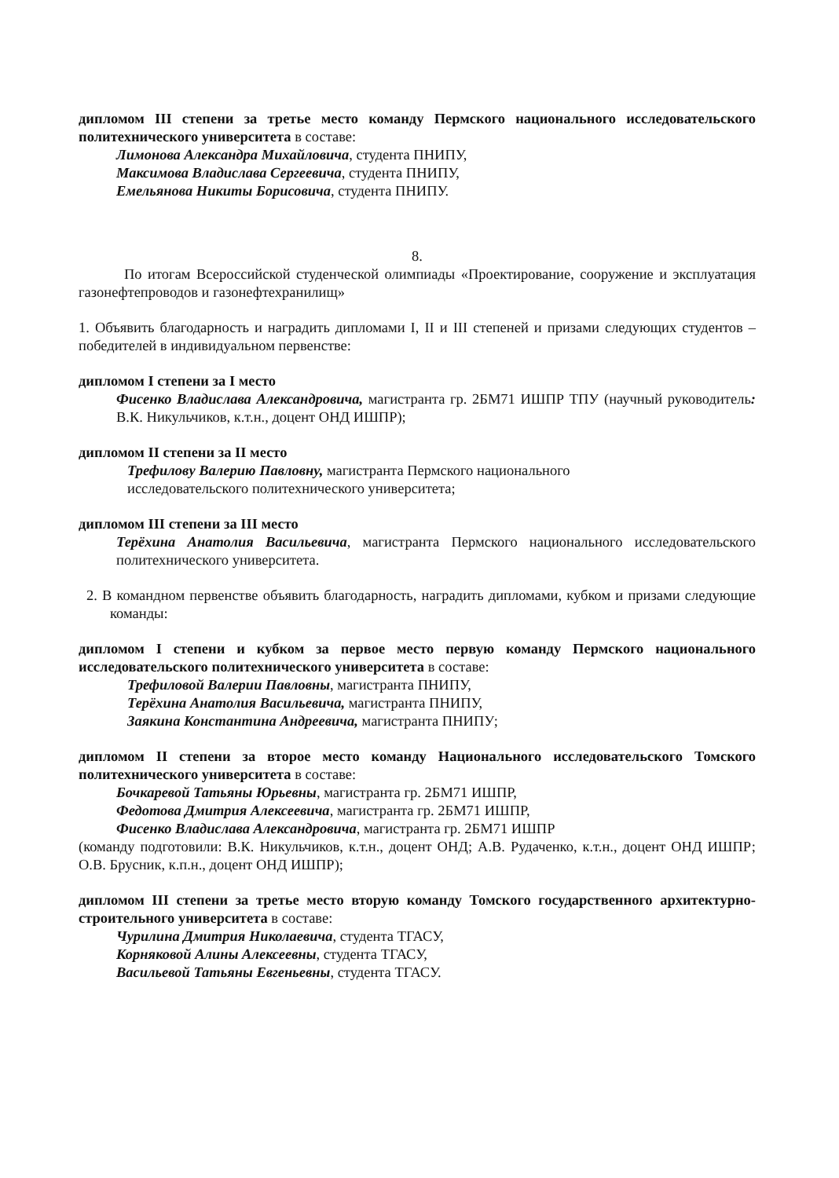дипломом III степени за третье место команду Пермского национального исследовательского политехнического университета в составе:
Лимонова Александра Михайловича, студента ПНИПУ,
Максимова Владислава Сергеевича, студента ПНИПУ,
Емельянова Никиты Борисовича, студента ПНИПУ.
8.
По итогам Всероссийской студенческой олимпиады «Проектирование, сооружение и эксплуатация газонефтепроводов и газонефтехранилищ»
1. Объявить благодарность и наградить дипломами I, II и III степеней и призами следующих студентов – победителей в индивидуальном первенстве:
дипломом I степени за I место
Фисенко Владислава Александровича, магистранта гр. 2БМ71 ИШПР ТПУ (научный руководитель: В.К. Никульчиков, к.т.н., доцент ОНД ИШПР);
дипломом II степени за II место
Трефилову Валерию Павловну, магистранта Пермского национального
исследовательского политехнического университета;
дипломом III степени за III место
Терёхина Анатолия Васильевича, магистранта Пермского национального исследовательского политехнического университета.
2. В командном первенстве объявить благодарность, наградить дипломами, кубком и призами следующие команды:
дипломом I степени и кубком за первое место первую команду Пермского национального исследовательского политехнического университета в составе:
Трефиловой Валерии Павловны, магистранта ПНИПУ,
Терёхина Анатолия Васильевича, магистранта ПНИПУ,
Заякина Константина Андреевича, магистранта ПНИПУ;
дипломом II степени за второе место команду Национального исследовательского Томского политехнического университета в составе:
Бочкаревой Татьяны Юрьевны, магистранта гр. 2БМ71 ИШПР,
Федотова Дмитрия Алексеевича, магистранта гр. 2БМ71 ИШПР,
Фисенко Владислава Александровича, магистранта гр. 2БМ71 ИШПР
(команду подготовили: В.К. Никульчиков, к.т.н., доцент ОНД; А.В. Рудаченко, к.т.н., доцент ОНД ИШПР; О.В. Брусник, к.п.н., доцент ОНД ИШПР);
дипломом III степени за третье место вторую команду Томского государственного архитектурно-строительного университета в составе:
Чурилина Дмитрия Николаевича, студента ТГАСУ,
Корняковой Алины Алексеевны, студента ТГАСУ,
Васильевой Татьяны Евгеньевны, студента ТГАСУ.